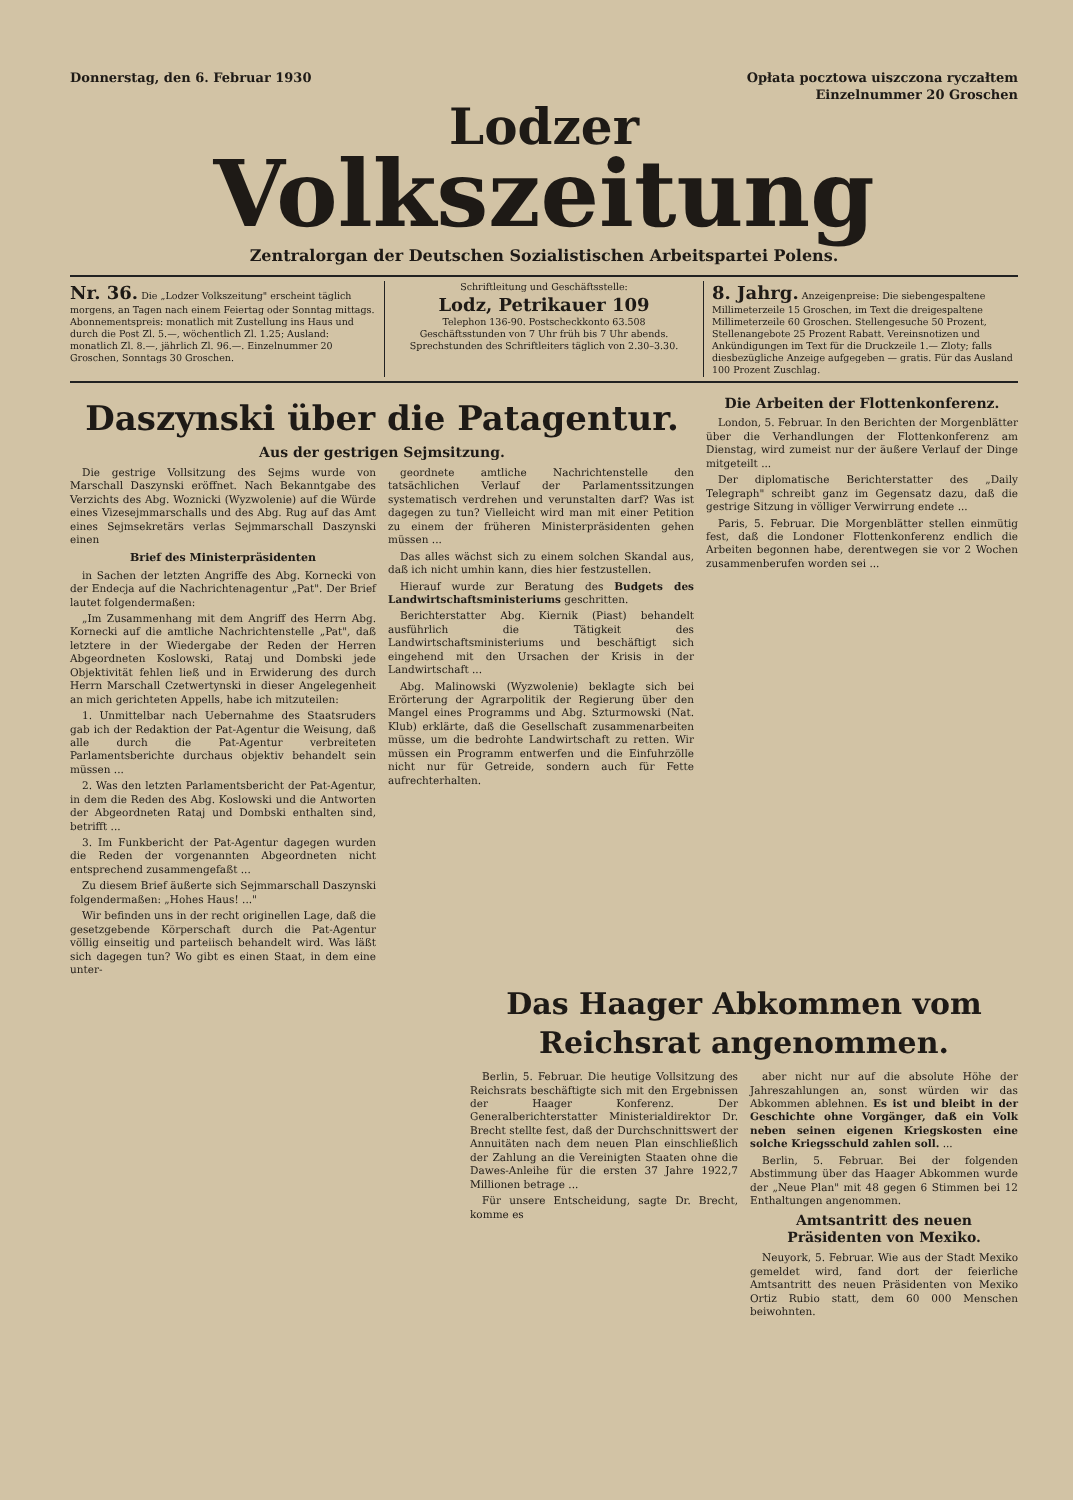Donnerstag, den 6. Februar 1930
Opłata pocztowa uiszczona ryczałtem
Einzelnummer 20 Groschen
Lodzer
Volkszeitung
Zentralorgan der Deutschen Sozialistischen Arbeitspartei Polens.
Nr. 36. Die „Lodzer Volkszeitung" erscheint täglich morgens, an Tagen nach einem Feiertag oder Sonntag mittags. Abonnementspreis: monatlich mit Zustellung ins Haus und durch die Post Zl. 5.—, wöchentlich Zl. 1.25; Ausland: monatlich Zl. 8.—, jährlich Zl. 96.—. Einzelnummer 20 Groschen, Sonntags 30 Groschen.
Schriftleitung und Geschäftsstelle:
Lodz, Petrikauer 109
Telephon 136-90. Postscheckkonto 63.508
Geschäftsstunden von 7 Uhr früh bis 7 Uhr abends. Sprechstunden des Schriftleiters täglich von 2.30–3.30.
8. Jahrg. Anzeigenpreise: Die siebengespaltene Millimeterzeile 15 Groschen, im Text die dreigespaltene Millimeterzeile 60 Groschen. Stellengesuche 50 Prozent, Stellenangebote 25 Prozent Rabatt. Vereinsnotizen und Ankündigungen im Text für die Druckzeile 1.— Zloty; falls diesbezügliche Anzeige aufgegeben — gratis. Für das Ausland 100 Prozent Zuschlag.
Daszynski über die Patagentur.
Aus der gestrigen Sejmsitzung.
Die gestrige Vollsitzung des Sejms wurde von Marschall Daszynski eröffnet. Nach Bekanntgabe des Verzichts des Abg. Woznicki (Wyzwolenie) auf die Würde eines Vizesejmmarschalls und des Abg. Rug auf das Amt eines Sejmsekretärs verlas Sejmmarschall Daszynski einen
Brief des Ministerpräsidenten
in Sachen der letzten Angriffe des Abg. Kornecki von der Endecja auf die Nachrichtenagentur „Pat". Der Brief lautet folgendermaßen:
„Im Zusammenhang mit dem Angriff des Herrn Abg. Kornecki auf die amtliche Nachrichtenstelle „Pat", daß letztere in der Wiedergabe der Reden der Herren Abgeordneten Koslowski, Rataj und Dombski jede Objektivität fehlen ließ und in Erwiderung des durch Herrn Marschall Czetwertynski in dieser Angelegenheit an mich gerichteten Appells, habe ich mitzuteilen:
1. Unmittelbar nach Uebernahme des Staatsruders gab ich der Redaktion der Pat-Agentur die Weisung, daß alle durch die Pat-Agentur verbreiteten Parlamentsberichte durchaus objektiv behandelt sein müssen ...
2. Was den letzten Parlamentsbericht der Pat-Agentur, in dem die Reden des Abg. Koslowski und die Antworten der Abgeordneten Rataj und Dombski enthalten sind, betrifft ...
3. Im Funkbericht der Pat-Agentur dagegen wurden die Reden der vorgenannten Abgeordneten nicht entsprechend zusammengefaßt ...
Zu diesem Brief äußerte sich Sejmmarschall Daszynski folgendermaßen: „Hohes Haus! ..."
Wir befinden uns in der recht originellen Lage, daß die gesetzgebende Körperschaft durch die Pat-Agentur völlig einseitig und parteiisch behandelt wird. Was läßt sich dagegen tun? Wo gibt es einen Staat, in dem eine unter-
geordnete amtliche Nachrichtenstelle den tatsächlichen Verlauf der Parlamentssitzungen systematisch verdrehen und verunstalten darf? Was ist dagegen zu tun? Vielleicht wird man mit einer Petition zu einem der früheren Ministerpräsidenten gehen müssen ...
Das alles wächst sich zu einem solchen Skandal aus, daß ich nicht umhin kann, dies hier festzustellen.
Hierauf wurde zur Beratung des Budgets des Landwirtschaftsministeriums geschritten.
Berichterstatter Abg. Kiernik (Piast) behandelt ausführlich die Tätigkeit des Landwirtschaftsministeriums und beschäftigt sich eingehend mit den Ursachen der Krisis in der Landwirtschaft ...
Abg. Malinowski (Wyzwolenie) beklagte sich bei Erörterung der Agrarpolitik der Regierung über den Mangel eines Programms und Abg. Szturmowski (Nat. Klub) erklärte, daß die Gesellschaft zusammenarbeiten müsse, um die bedrohte Landwirtschaft zu retten. Wir müssen ein Programm entwerfen und die Einfuhrzölle nicht nur für Getreide, sondern auch für Fette aufrechterhalten.
Die Arbeiten der Flottenkonferenz.
London, 5. Februar. In den Berichten der Morgenblätter über die Verhandlungen der Flottenkonferenz am Dienstag, wird zumeist nur der äußere Verlauf der Dinge mitgeteilt ...
Der diplomatische Berichterstatter des „Daily Telegraph" schreibt ganz im Gegensatz dazu, daß die gestrige Sitzung in völliger Verwirrung endete ...
Paris, 5. Februar. Die Morgenblätter stellen einmütig fest, daß die Londoner Flottenkonferenz endlich die Arbeiten begonnen habe, derentwegen sie vor 2 Wochen zusammenberufen worden sei ...
Das Haager Abkommen vom Reichsrat angenommen.
Berlin, 5. Februar. Die heutige Vollsitzung des Reichsrats beschäftigte sich mit den Ergebnissen der Haager Konferenz. Der Generalberichterstatter Ministerialdirektor Dr. Brecht stellte fest, daß der Durchschnittswert der Annuitäten nach dem neuen Plan einschließlich der Zahlung an die Vereinigten Staaten ohne die Dawes-Anleihe für die ersten 37 Jahre 1922,7 Millionen betrage ...
Für unsere Entscheidung, sagte Dr. Brecht, komme es
aber nicht nur auf die absolute Höhe der Jahreszahlungen an, sonst würden wir das Abkommen ablehnen. Es ist und bleibt in der Geschichte ohne Vorgänger, daß ein Volk neben seinen eigenen Kriegskosten eine solche Kriegsschuld zahlen soll. ...
Berlin, 5. Februar. Bei der folgenden Abstimmung über das Haager Abkommen wurde der „Neue Plan" mit 48 gegen 6 Stimmen bei 12 Enthaltungen angenommen.
Amtsantritt des neuen Präsidenten von Mexiko.
Neuyork, 5. Februar. Wie aus der Stadt Mexiko gemeldet wird, fand dort der feierliche Amtsantritt des neuen Präsidenten von Mexiko Ortiz Rubio statt, dem 60 000 Menschen beiwohnten.